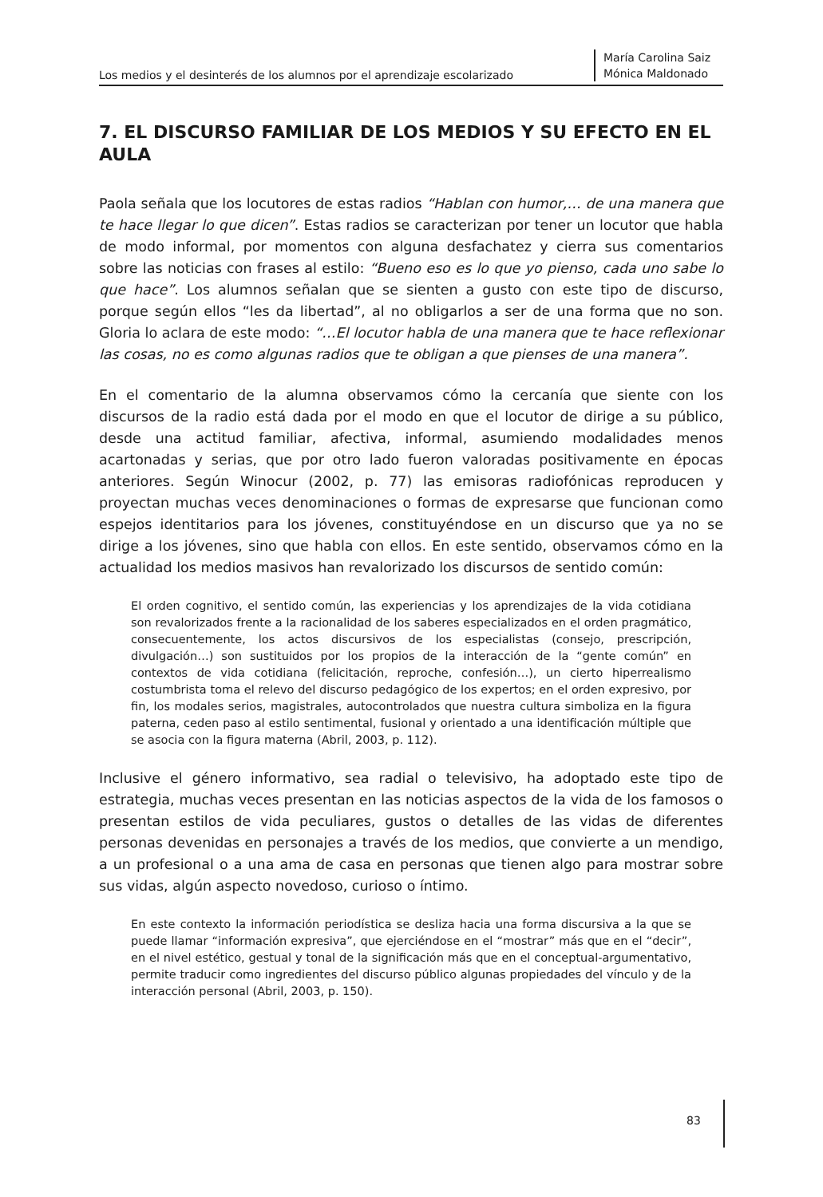Los medios y el desinterés de los alumnos por el aprendizaje escolarizado
María Carolina Saiz
Mónica Maldonado
7. EL DISCURSO FAMILIAR DE LOS MEDIOS Y SU EFECTO EN EL AULA
Paola señala que los locutores de estas radios “Hablan con humor,… de una manera que te hace llegar lo que dicen”. Estas radios se caracterizan por tener un locutor que habla de modo informal, por momentos con alguna desfachatez y cierra sus comentarios sobre las noticias con frases al estilo: “Bueno eso es lo que yo pienso, cada uno sabe lo que hace”. Los alumnos señalan que se sienten a gusto con este tipo de discurso, porque según ellos “les da libertad”, al no obligarlos a ser de una forma que no son. Gloria lo aclara de este modo: “…El locutor habla de una manera que te hace reflexionar las cosas, no es como algunas radios que te obligan a que pienses de una manera”.
En el comentario de la alumna observamos cómo la cercanía que siente con los discursos de la radio está dada por el modo en que el locutor de dirige a su público, desde una actitud familiar, afectiva, informal, asumiendo modalidades menos acartonadas y serias, que por otro lado fueron valoradas positivamente en épocas anteriores. Según Winocur (2002, p. 77) las emisoras radiofónicas reproducen y proyectan muchas veces denominaciones o formas de expresarse que funcionan como espejos identitarios para los jóvenes, constituyéndose en un discurso que ya no se dirige a los jóvenes, sino que habla con ellos. En este sentido, observamos cómo en la actualidad los medios masivos han revalorizado los discursos de sentido común:
El orden cognitivo, el sentido común, las experiencias y los aprendizajes de la vida cotidiana son revalorizados frente a la racionalidad de los saberes especializados en el orden pragmático, consecuentemente, los actos discursivos de los especialistas (consejo, prescripción, divulgación…) son sustituidos por los propios de la interacción de la “gente común” en contextos de vida cotidiana (felicitación, reproche, confesión…), un cierto hiperrealismo costumbrista toma el relevo del discurso pedagógico de los expertos; en el orden expresivo, por fin, los modales serios, magistrales, autocontrolados que nuestra cultura simboliza en la figura paterna, ceden paso al estilo sentimental, fusional y orientado a una identificación múltiple que se asocia con la figura materna (Abril, 2003, p. 112).
Inclusive el género informativo, sea radial o televisivo, ha adoptado este tipo de estrategia, muchas veces presentan en las noticias aspectos de la vida de los famosos o presentan estilos de vida peculiares, gustos o detalles de las vidas de diferentes personas devenidas en personajes a través de los medios, que convierte a un mendigo, a un profesional o a una ama de casa en personas que tienen algo para mostrar sobre sus vidas, algún aspecto novedoso, curioso o íntimo.
En este contexto la información periodística se desliza hacia una forma discursiva a la que se puede llamar “información expresiva”, que ejerciéndose en el “mostrar” más que en el “decir”, en el nivel estético, gestual y tonal de la significación más que en el conceptual-argumentativo, permite traducir como ingredientes del discurso público algunas propiedades del vínculo y de la interacción personal (Abril, 2003, p. 150).
83